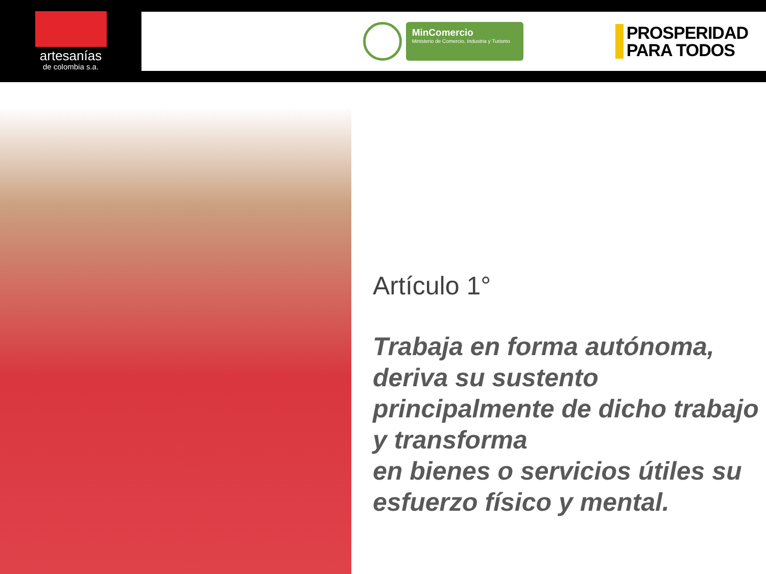artesanías
de colombia s.a.
MinComercio
Ministerio de Comercio, Industria y Turismo
PROSPERIDAD
PARA TODOS
Artículo 1°
Trabaja en forma autónoma,
deriva su sustento
principalmente de dicho trabajo
y transforma
en bienes o servicios útiles su
esfuerzo físico y mental.